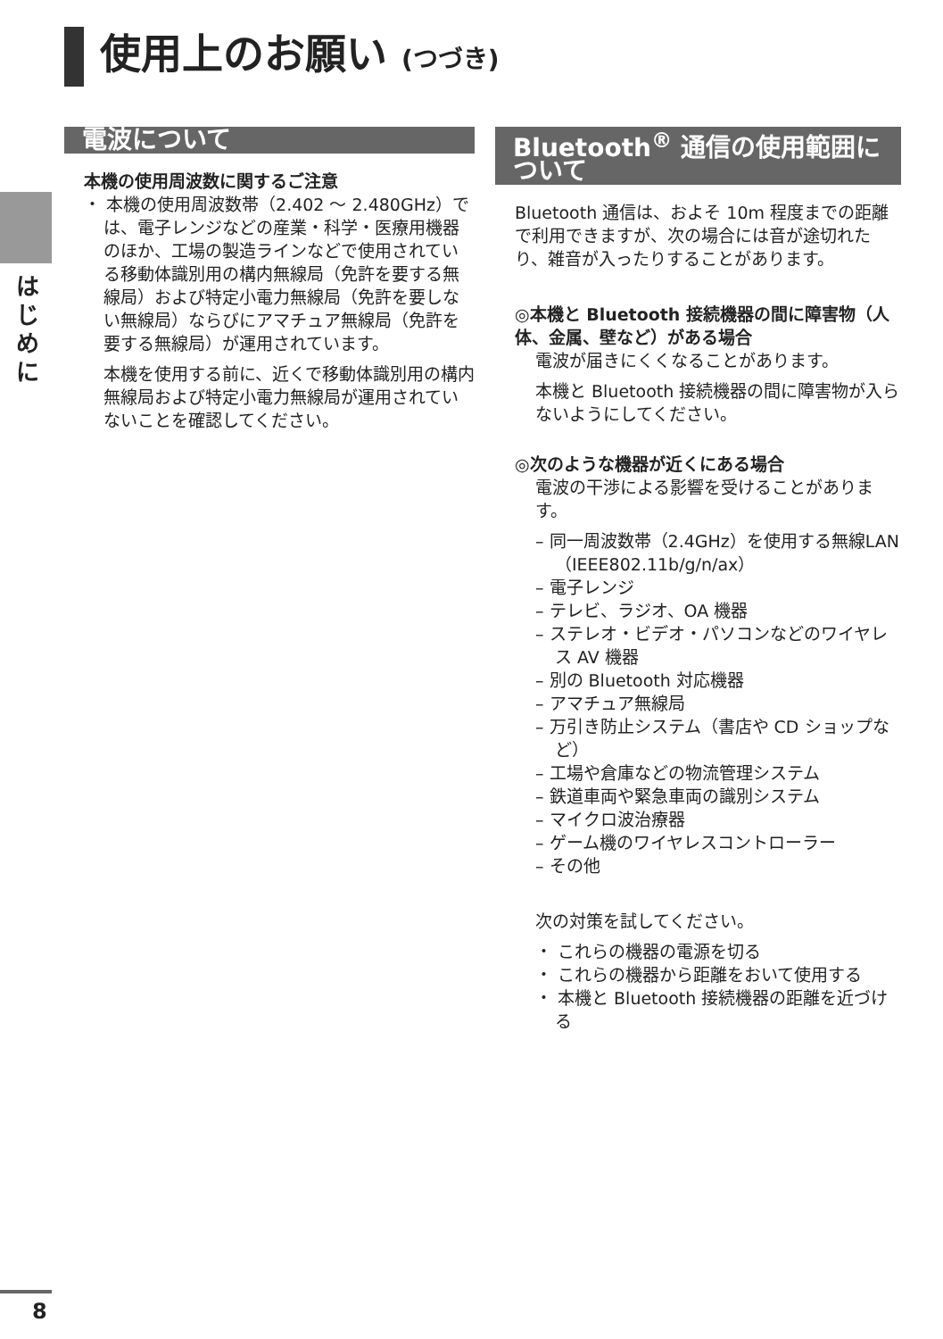使用上のお願い (つづき)
はじめに
電波について
本機の使用周波数に関するご注意
・ 本機の使用周波数帯（2.402 ～ 2.480GHz）では、電子レンジなどの産業・科学・医療用機器のほか、工場の製造ラインなどで使用されている移動体識別用の構内無線局（免許を要する無線局）および特定小電力無線局（免許を要しない無線局）ならびにアマチュア無線局（免許を要する無線局）が運用されています。
本機を使用する前に、近くで移動体識別用の構内無線局および特定小電力無線局が運用されていないことを確認してください。
Bluetooth<sup>®</sup> 通信の使用範囲について
Bluetooth 通信は、およそ 10m 程度までの距離で利用できますが、次の場合には音が途切れたり、雑音が入ったりすることがあります。
◎本機と Bluetooth 接続機器の間に障害物（人体、金属、壁など）がある場合
電波が届きにくくなることがあります。
本機と Bluetooth 接続機器の間に障害物が入らないようにしてください。
◎次のような機器が近くにある場合
電波の干渉による影響を受けることがあります。
– 同一周波数帯（2.4GHz）を使用する無線LAN（IEEE802.11b/g/n/ax）
– 電子レンジ
– テレビ、ラジオ、OA 機器
– ステレオ・ビデオ・パソコンなどのワイヤレス AV 機器
– 別の Bluetooth 対応機器
– アマチュア無線局
– 万引き防止システム（書店や CD ショップなど）
– 工場や倉庫などの物流管理システム
– 鉄道車両や緊急車両の識別システム
– マイクロ波治療器
– ゲーム機のワイヤレスコントローラー
– その他
次の対策を試してください。
・ これらの機器の電源を切る
・ これらの機器から距離をおいて使用する
・ 本機と Bluetooth 接続機器の距離を近づける
8